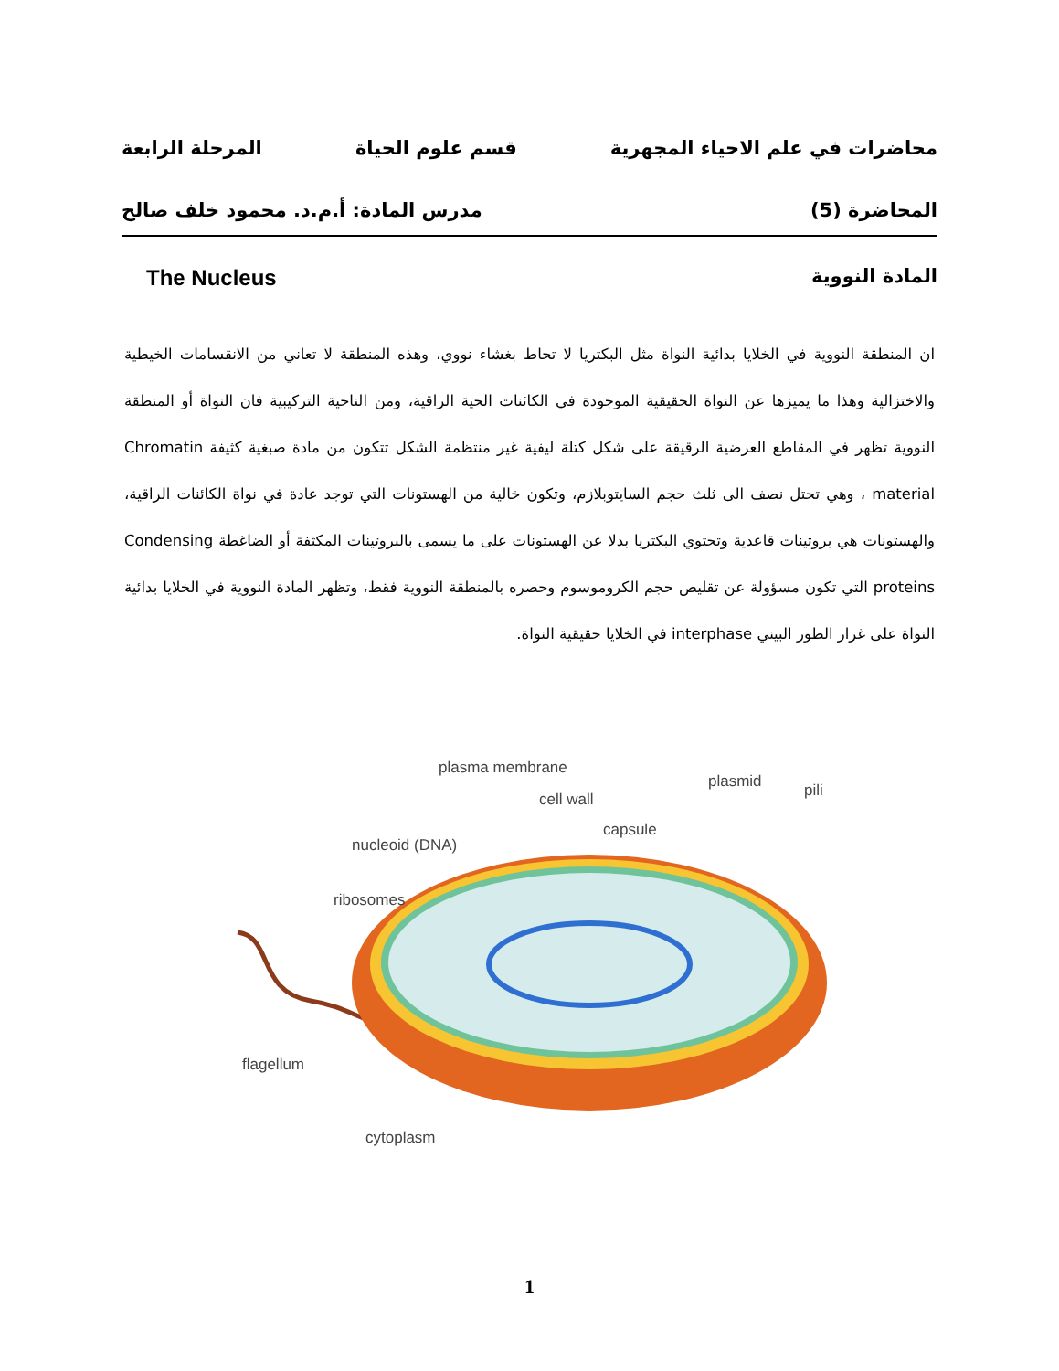محاضرات في علم الاحياء المجهرية قسم علوم الحياة المرحلة الرابعة
المحاضرة (5) مدرس المادة: أ.م.د. محمود خلف صالح
المادة النووية The Nucleus
ان المنطقة النووية في الخلايا بدائية النواة مثل البكتريا لا تحاط بغشاء نووي، وهذه المنطقة لا تعاني من الانقسامات الخيطية والاختزالية وهذا ما يميزها عن النواة الحقيقية الموجودة في الكائنات الحية الراقية، ومن الناحية التركيبية فان النواة أو المنطقة النووية تظهر في المقاطع العرضية الرقيقة على شكل كتلة ليفية غير منتظمة الشكل تتكون من مادة صبغية كثيفة Chromatin material ، وهي تحتل نصف الى ثلث حجم السايتوبلازم، وتكون خالية من الهستونات التي توجد عادة في نواة الكائنات الراقية، والهستونات هي بروتينات قاعدية وتحتوي البكتريا بدلا عن الهستونات على ما يسمى بالبروتينات المكثفة أو الضاغطة Condensing proteins التي تكون مسؤولة عن تقليص حجم الكروموسوم وحصره بالمنطقة النووية فقط، وتظهر المادة النووية في الخلايا بدائية النواة على غرار الطور البيني interphase في الخلايا حقيقية النواة.
plasma membrane
cell wall
plasmid
pili
capsule
nucleoid (DNA)
ribosomes
flagellum
cytoplasm
1